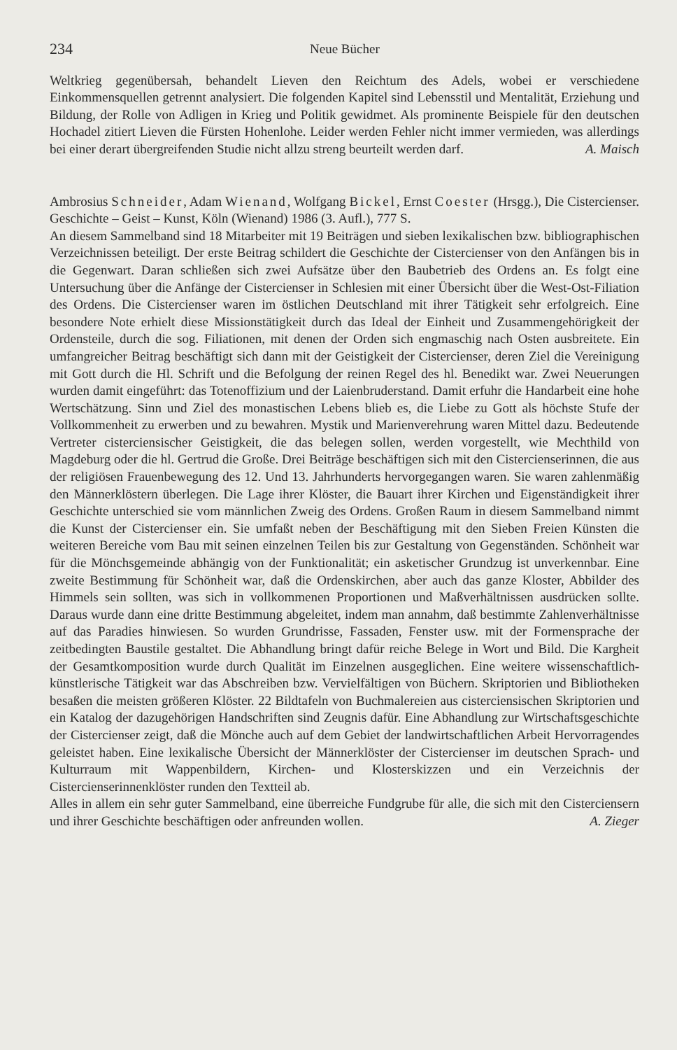234 Neue Bücher
Weltkrieg gegenübersah, behandelt Lieven den Reichtum des Adels, wobei er verschiedene Einkommensquellen getrennt analysiert. Die folgenden Kapitel sind Lebensstil und Mentalität, Erziehung und Bildung, der Rolle von Adligen in Krieg und Politik gewidmet. Als prominente Beispiele für den deutschen Hochadel zitiert Lieven die Fürsten Hohenlohe. Leider werden Fehler nicht immer vermieden, was allerdings bei einer derart übergreifenden Studie nicht allzu streng beurteilt werden darf. A. Maisch
Ambrosius Schneider, Adam Wienand, Wolfgang Bickel, Ernst Coester (Hrsgg.), Die Cistercienser. Geschichte – Geist – Kunst, Köln (Wienand) 1986 (3. Aufl.), 777 S.
An diesem Sammelband sind 18 Mitarbeiter mit 19 Beiträgen und sieben lexikalischen bzw. bibliographischen Verzeichnissen beteiligt. Der erste Beitrag schildert die Geschichte der Cistercienser von den Anfängen bis in die Gegenwart. Daran schließen sich zwei Aufsätze über den Baubetrieb des Ordens an. Es folgt eine Untersuchung über die Anfänge der Cistercienser in Schlesien mit einer Übersicht über die West-Ost-Filiation des Ordens. Die Cistercienser waren im östlichen Deutschland mit ihrer Tätigkeit sehr erfolgreich. Eine besondere Note erhielt diese Missionstätigkeit durch das Ideal der Einheit und Zusammengehörigkeit der Ordensteile, durch die sog. Filiationen, mit denen der Orden sich engmaschig nach Osten ausbreitete. Ein umfangreicher Beitrag beschäftigt sich dann mit der Geistigkeit der Cistercienser, deren Ziel die Vereinigung mit Gott durch die Hl. Schrift und die Befolgung der reinen Regel des hl. Benedikt war. Zwei Neuerungen wurden damit eingeführt: das Totenoffizium und der Laienbruderstand. Damit erfuhr die Handarbeit eine hohe Wertschätzung. Sinn und Ziel des monastischen Lebens blieb es, die Liebe zu Gott als höchste Stufe der Vollkommenheit zu erwerben und zu bewahren. Mystik und Marienverehrung waren Mittel dazu. Bedeutende Vertreter cisterciensischer Geistigkeit, die das belegen sollen, werden vorgestellt, wie Mechthild von Magdeburg oder die hl. Gertrud die Große. Drei Beiträge beschäftigen sich mit den Cistercienserinnen, die aus der religiösen Frauenbewegung des 12. Und 13. Jahrhunderts hervorgegangen waren. Sie waren zahlenmäßig den Männerklöstern überlegen. Die Lage ihrer Klöster, die Bauart ihrer Kirchen und Eigenständigkeit ihrer Geschichte unterschied sie vom männlichen Zweig des Ordens. Großen Raum in diesem Sammelband nimmt die Kunst der Cistercienser ein. Sie umfaßt neben der Beschäftigung mit den Sieben Freien Künsten die weiteren Bereiche vom Bau mit seinen einzelnen Teilen bis zur Gestaltung von Gegenständen. Schönheit war für die Mönchsgemeinde abhängig von der Funktionalität; ein asketischer Grundzug ist unverkennbar. Eine zweite Bestimmung für Schönheit war, daß die Ordenskirchen, aber auch das ganze Kloster, Abbilder des Himmels sein sollten, was sich in vollkommenen Proportionen und Maßverhältnissen ausdrücken sollte. Daraus wurde dann eine dritte Bestimmung abgeleitet, indem man annahm, daß bestimmte Zahlenverhältnisse auf das Paradies hinwiesen. So wurden Grundrisse, Fassaden, Fenster usw. mit der Formensprache der zeitbedingten Baustile gestaltet. Die Abhandlung bringt dafür reiche Belege in Wort und Bild. Die Kargheit der Gesamtkomposition wurde durch Qualität im Einzelnen ausgeglichen. Eine weitere wissenschaftlich-künstlerische Tätigkeit war das Abschreiben bzw. Vervielfältigen von Büchern. Skriptorien und Bibliotheken besaßen die meisten größeren Klöster. 22 Bildtafeln von Buchmalereien aus cisterciensischen Skriptorien und ein Katalog der dazugehörigen Handschriften sind Zeugnis dafür. Eine Abhandlung zur Wirtschaftsgeschichte der Cistercienser zeigt, daß die Mönche auch auf dem Gebiet der landwirtschaftlichen Arbeit Hervorragendes geleistet haben. Eine lexikalische Übersicht der Männerklöster der Cistercienser im deutschen Sprach- und Kulturraum mit Wappenbildern, Kirchen- und Klosterskizzen und ein Verzeichnis der Cistercienserinnenklöster runden den Textteil ab.
Alles in allem ein sehr guter Sammelband, eine überreiche Fundgrube für alle, die sich mit den Cisterciensern und ihrer Geschichte beschäftigen oder anfreunden wollen. A. Zieger